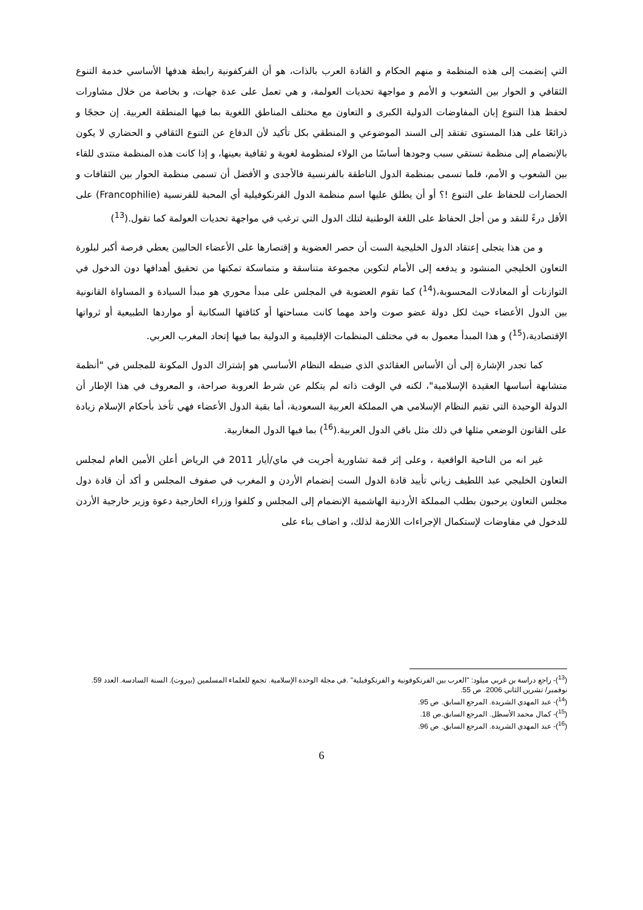التي إنضمت إلى هذه المنظمة و منهم الحكام و القادة العرب بالذات، هو أن الفركفونية رابطة هدفها الأساسي خدمة التنوع الثقافي و الحوار بين الشعوب و الأمم و مواجهة تحديات العولمة، و هي تعمل على عدة جهات، و بخاصة من خلال مشاورات لحفظ هذا التنوع إبان المفاوضات الدولية الكبرى و التعاون مع مختلف المناطق اللغوية بما فيها المنطقة العربية. إن حججًا و ذرائعًا على هذا المستوى تفتقد إلى السند الموضوعي و المنطقي بكل تأكيد لأن الدفاع عن التنوع الثقافي و الحضاري لا يكون بالإنضمام إلى منظمة تستقي سبب وجودها أساسًا من الولاء لمنظومة لغوية و ثقافية بعينها، و إذا كانت هذه المنظمة منتدى للقاء بين الشعوب و الأمم، فلما تسمى بمنظمة الدول الناطقة بالفرنسية فالأجدى و الأفضل أن تسمى منظمة الحوار بين الثقافات و الحضارات للحفاظ على التنوع !؟ أو أن يطلق عليها اسم منظمة الدول الفرنكوفيلية أي المحبة للفرنسية (Francophilie) على الأقل درءً للنقد و من أجل الحفاظ على اللغة الوطنية لتلك الدول التي ترغب في مواجهة تحديات العولمة كما تقول.(<sup>13</sup>)
و من هذا يتجلى إعتقاد الدول الخليجية الست أن حصر العضوية و إقتصارها على الأعضاء الحاليين يعطي فرصة أكبر لبلورة التعاون الخليجي المنشود و يدفعه إلى الأمام لتكوين مجموعة متناسقة و متماسكة تمكنها من تحقيق أهدافها دون الدخول في التوازنات أو المعادلات المحسوبة،(<sup>14</sup>) كما تقوم العضوية في المجلس على مبدأ محوري هو مبدأ السيادة و المساواة القانونية بين الدول الأعضاء حيث لكل دولة عضو صوت واحد مهما كانت مساحتها أو كثافتها السكانية أو مواردها الطبيعية أو ثرواتها الإقتصادية،(<sup>15</sup>) و هذا المبدأ معمول به في مختلف المنظمات الإقليمية و الدولية بما فيها إتحاد المغرب العربي.
كما تجدر الإشارة إلى أن الأساس العقائدي الذي ضبطه النظام الأساسي هو إشتراك الدول المكونة للمجلس في "أنظمة متشابهة أساسها العقيدة الإسلامية"، لكنه في الوقت ذاته لم يتكلم عن شرط العروبة صراحة، و المعروف في هذا الإطار أن الدولة الوحيدة التي تقيم النظام الإسلامي هي المملكة العربية السعودية، أما بقية الدول الأعضاء فهي تأخذ بأحكام الإسلام زيادة على القانون الوضعي مثلها في ذلك مثل باقي الدول العربية.(<sup>16</sup>) بما فيها الدول المغاربية.
غير انه من الناحية الواقعية ، وعلى إثر قمة تشاورية أجريت في ماي/أيار 2011 في الرياض أعلن الأمين العام لمجلس التعاون الخليجي عبد اللطيف زياني تأييد قادة الدول الست إنضمام الأردن و المغرب في صفوف المجلس و أكد أن قادة دول مجلس التعاون يرحبون بطلب المملكة الأردنية الهاشمية الإنضمام إلى المجلس و كلفوا وزراء الخارجية دعوة وزير خارجية الأردن للدخول في مفاوضات لإستكمال الإجراءات اللازمة لذلك، و اضاف بناء على
(<sup>13</sup>)- راجع دراسة بن غربي ميلود: "العرب بين الفرنكوفونية و الفرنكوفيلية" .في مجلة الوحدة الإسلامية. تجمع للعلماء المسلمين (بيروت). السنة السادسة. العدد 59. نوفمبر/ تشرين الثاني 2006. ص 55.
(<sup>14</sup>)- عبد المهدي الشريدة. المرجع السابق. ص 95.
(<sup>15</sup>)- كمال محمد الأسطل. المرجع السابق.ص 18.
(<sup>16</sup>)- عبد المهدي الشريدة. المرجع السابق. ص 96.
6